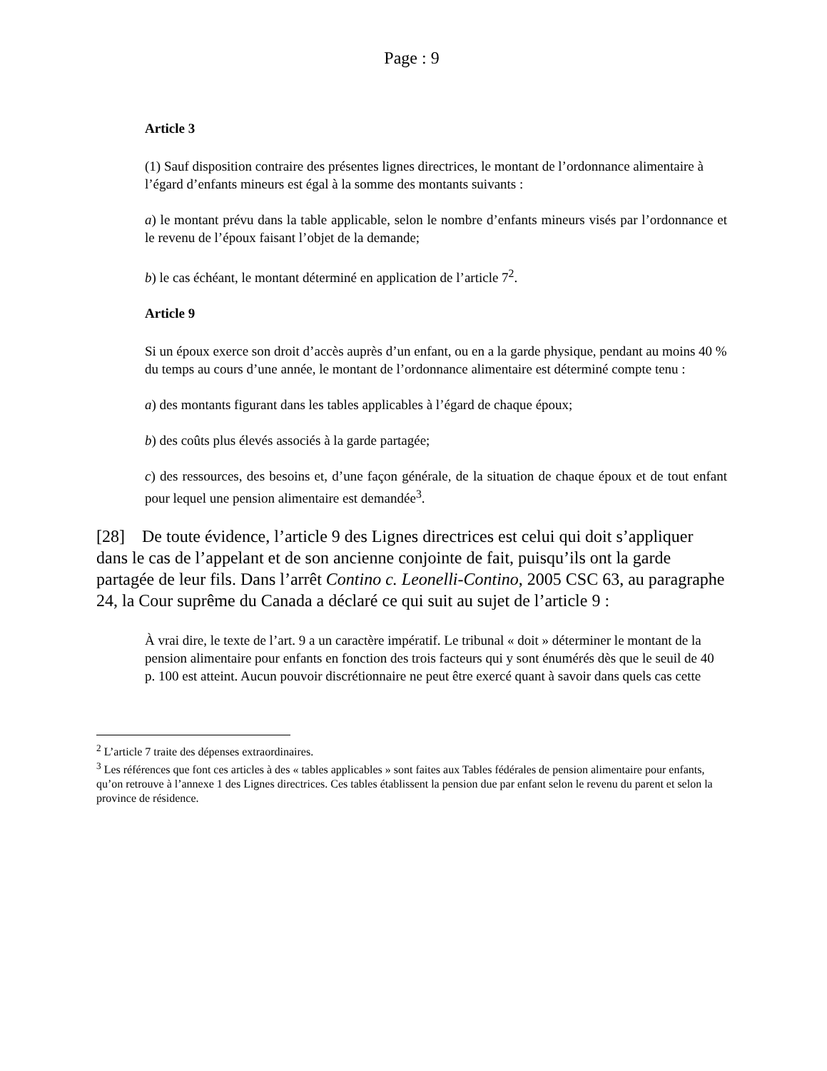Page : 9
Article 3
(1) Sauf disposition contraire des présentes lignes directrices, le montant de l’ordonnance alimentaire à l’égard d’enfants mineurs est égal à la somme des montants suivants :
a) le montant prévu dans la table applicable, selon le nombre d’enfants mineurs visés par l’ordonnance et le revenu de l’époux faisant l’objet de la demande;
b) le cas échéant, le montant déterminé en application de l’article 7<sup>2</sup>.
Article 9
Si un époux exerce son droit d’accès auprès d’un enfant, ou en a la garde physique, pendant au moins 40 % du temps au cours d’une année, le montant de l’ordonnance alimentaire est déterminé compte tenu :
a) des montants figurant dans les tables applicables à l’égard de chaque époux;
b) des coûts plus élevés associés à la garde partagée;
c) des ressources, des besoins et, d’une façon générale, de la situation de chaque époux et de tout enfant pour lequel une pension alimentaire est demandée<sup>3</sup>.
[28] De toute évidence, l’article 9 des Lignes directrices est celui qui doit s’appliquer dans le cas de l’appelant et de son ancienne conjointe de fait, puisqu’ils ont la garde partagée de leur fils. Dans l’arrêt Contino c. Leonelli-Contino, 2005 CSC 63, au paragraphe 24, la Cour suprême du Canada a déclaré ce qui suit au sujet de l’article 9 :
À vrai dire, le texte de l’art. 9 a un caractère impératif. Le tribunal « doit » déterminer le montant de la pension alimentaire pour enfants en fonction des trois facteurs qui y sont énumérés dès que le seuil de 40 p. 100 est atteint. Aucun pouvoir discrétionnaire ne peut être exercé quant à savoir dans quels cas cette
<sup>2</sup> L’article 7 traite des dépenses extraordinaires.
<sup>3</sup> Les références que font ces articles à des « tables applicables » sont faites aux Tables fédérales de pension alimentaire pour enfants, qu’on retrouve à l’annexe 1 des Lignes directrices. Ces tables établissent la pension due par enfant selon le revenu du parent et selon la province de résidence.